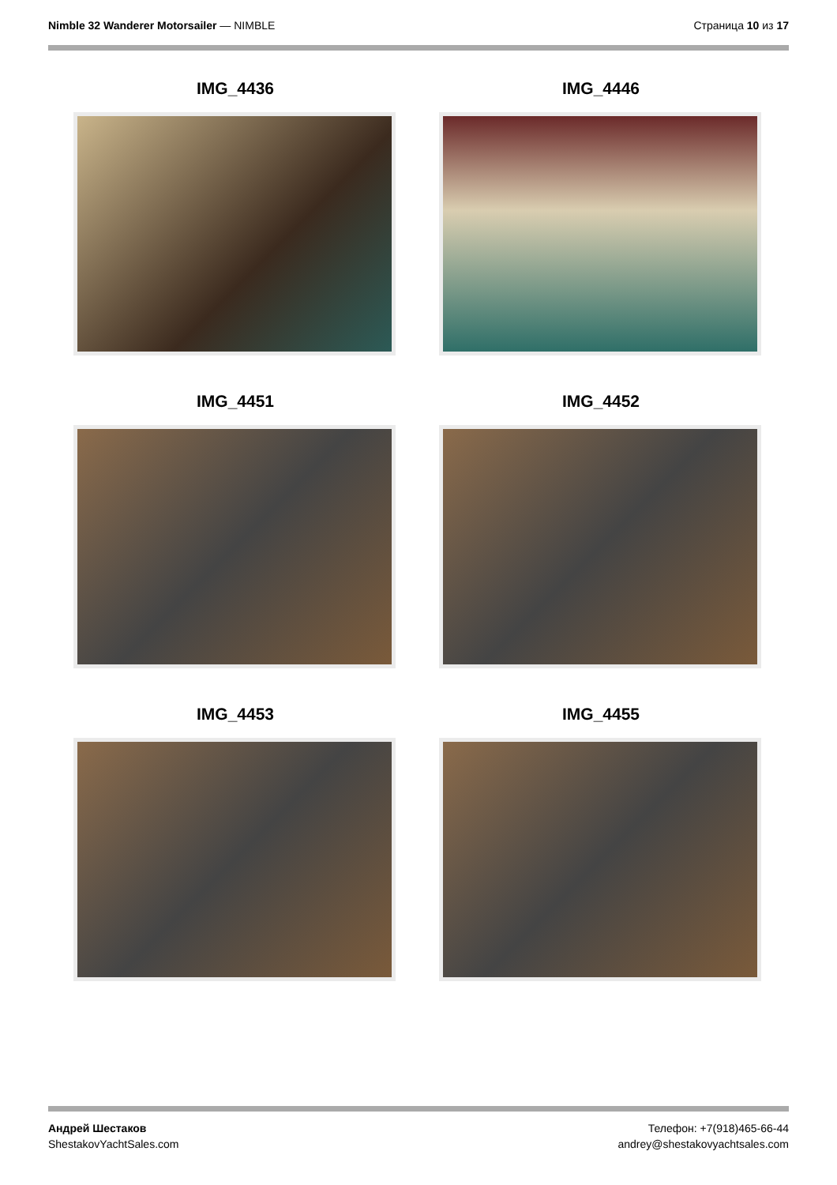Nimble 32 Wanderer Motorsailer — NIMBLE
Страница 10 из 17
IMG_4436
IMG_4446
IMG_4451
IMG_4452
IMG_4453
IMG_4455
Андрей Шестаков
ShestakovYachtSales.com
Телефон: +7(918)465-66-44
andrey@shestakovyachtsales.com